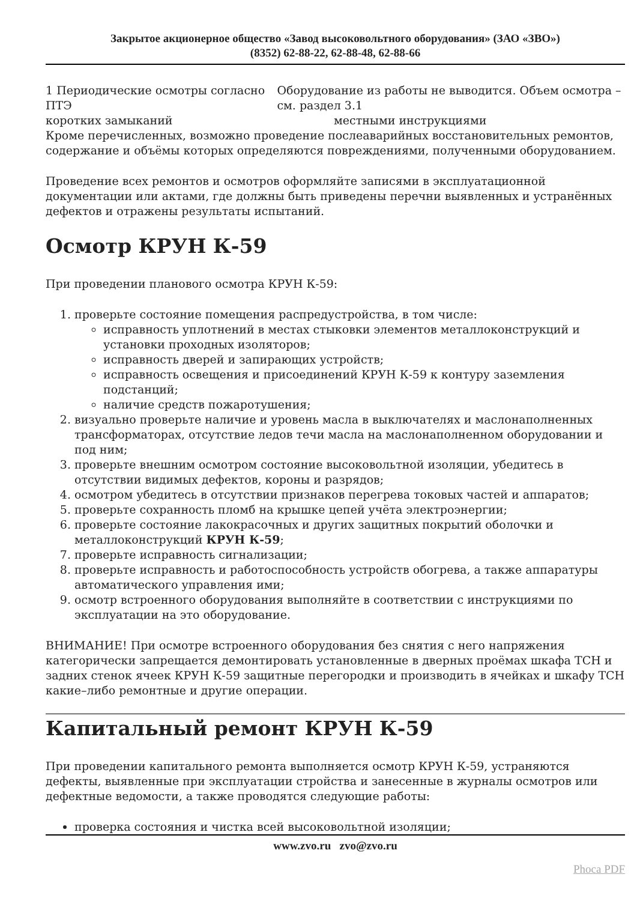Закрытое акционерное общество «Завод высоковольтного оборудования» (ЗАО «ЗВО»)
(8352) 62-88-22, 62-88-48, 62-88-66
1 Периодические осмотры согласно ПТЭ Оборудование из работы не выводится. Объем осмотра – см. раздел 3.1
коротких замыканий местными инструкциями
Кроме перечисленных, возможно проведение послеаварийных восстановительных ремонтов, содержание и объёмы которых определяются повреждениями, полученными оборудованием.
Проведение всех ремонтов и осмотров оформляйте записями в эксплуатационной документации или актами, где должны быть приведены перечни выявленных и устранённых дефектов и отражены результаты испытаний.
Осмотр КРУН К-59
При проведении планового осмотра КРУН К-59:
1. проверьте состояние помещения распредустройства, в том числе:
исправность уплотнений в местах стыковки элементов металлоконструкций и установки проходных изоляторов;
исправность дверей и запирающих устройств;
исправность освещения и присоединений КРУН К-59 к контуру заземления подстанций;
наличие средств пожаротушения;
2. визуально проверьте наличие и уровень масла в выключателях и маслонаполненных трансформаторах, отсутствие ледов течи масла на маслонаполненном оборудовании и под ним;
3. проверьте внешним осмотром состояние высоковольтной изоляции, убедитесь в отсутствии видимых дефектов, короны и разрядов;
4. осмотром убедитесь в отсутствии признаков перегрева токовых частей и аппаратов;
5. проверьте сохранность пломб на крышке цепей учёта электроэнергии;
6. проверьте состояние лакокрасочных и других защитных покрытий оболочки и металлоконструкций КРУН К-59;
7. проверьте исправность сигнализации;
8. проверьте исправность и работоспособность устройств обогрева, а также аппаратуры автоматического управления ими;
9. осмотр встроенного оборудования выполняйте в соответствии с инструкциями по эксплуатации на это оборудование.
ВНИМАНИЕ! При осмотре встроенного оборудования без снятия с него напряжения категорически запрещается демонтировать установленные в дверных проёмах шкафа ТСН и задних стенок ячеек КРУН К-59 защитные перегородки и производить в ячейках и шкафу ТСН какие–либо ремонтные и другие операции.
Капитальный ремонт КРУН К-59
При проведении капитального ремонта выполняется осмотр КРУН К-59, устраняются дефекты, выявленные при эксплуатации стройства и занесенные в журналы осмотров или дефектные ведомости, а также проводятся следующие работы:
проверка состояния и чистка всей высоковольтной изоляции;
www.zvo.ru zvo@zvo.ru
Phoca PDF